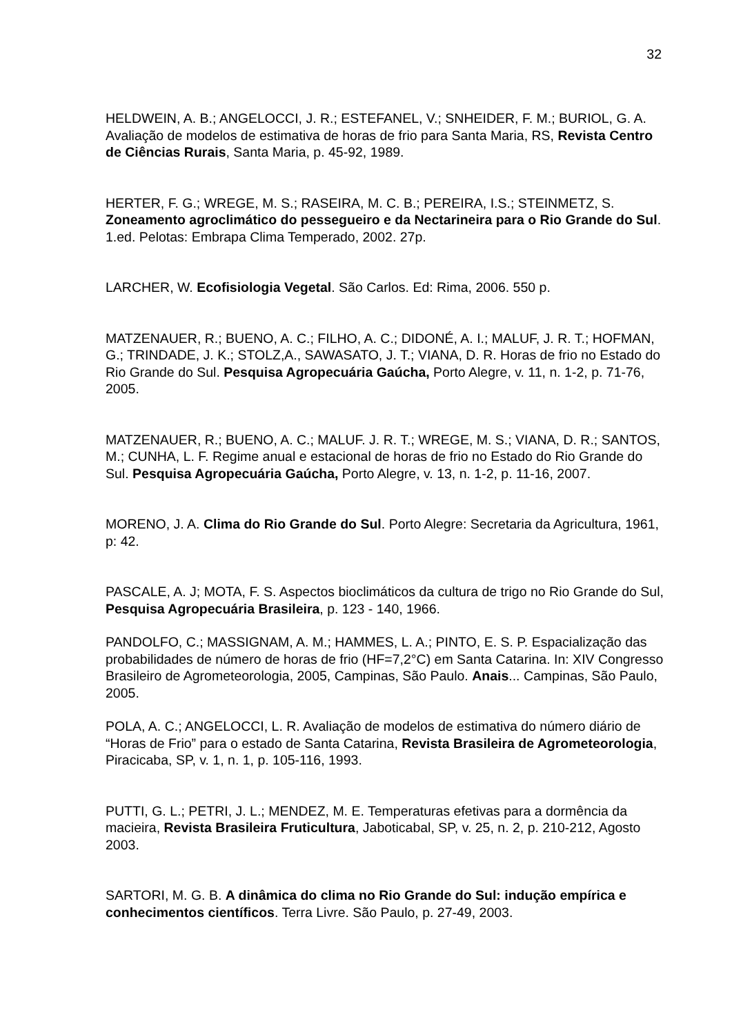32
HELDWEIN, A. B.; ANGELOCCI, J. R.; ESTEFANEL, V.; SNHEIDER, F. M.; BURIOL, G. A. Avaliação de modelos de estimativa de horas de frio para Santa Maria, RS, Revista Centro de Ciências Rurais, Santa Maria, p. 45-92, 1989.
HERTER, F. G.; WREGE, M. S.; RASEIRA, M. C. B.; PEREIRA, I.S.; STEINMETZ, S. Zoneamento agroclimático do pessegueiro e da Nectarineira para o Rio Grande do Sul. 1.ed. Pelotas: Embrapa Clima Temperado, 2002. 27p.
LARCHER, W. Ecofisiologia Vegetal. São Carlos. Ed: Rima, 2006. 550 p.
MATZENAUER, R.; BUENO, A. C.; FILHO, A. C.; DIDONÉ, A. I.; MALUF, J. R. T.; HOFMAN, G.; TRINDADE, J. K.; STOLZ,A., SAWASATO, J. T.; VIANA, D. R. Horas de frio no Estado do Rio Grande do Sul. Pesquisa Agropecuária Gaúcha, Porto Alegre, v. 11, n. 1-2, p. 71-76, 2005.
MATZENAUER, R.; BUENO, A. C.; MALUF. J. R. T.; WREGE, M. S.; VIANA, D. R.; SANTOS, M.; CUNHA, L. F. Regime anual e estacional de horas de frio no Estado do Rio Grande do Sul. Pesquisa Agropecuária Gaúcha, Porto Alegre, v. 13, n. 1-2, p. 11-16, 2007.
MORENO, J. A. Clima do Rio Grande do Sul. Porto Alegre: Secretaria da Agricultura, 1961, p: 42.
PASCALE, A. J; MOTA, F. S. Aspectos bioclimáticos da cultura de trigo no Rio Grande do Sul, Pesquisa Agropecuária Brasileira, p. 123 - 140, 1966.
PANDOLFO, C.; MASSIGNAM, A. M.; HAMMES, L. A.; PINTO, E. S. P. Espacialização das probabilidades de número de horas de frio (HF=7,2°C) em Santa Catarina. In: XIV Congresso Brasileiro de Agrometeorologia, 2005, Campinas, São Paulo. Anais... Campinas, São Paulo, 2005.
POLA, A. C.; ANGELOCCI, L. R. Avaliação de modelos de estimativa do número diário de “Horas de Frio” para o estado de Santa Catarina, Revista Brasileira de Agrometeorologia, Piracicaba, SP, v. 1, n. 1, p. 105-116, 1993.
PUTTI, G. L.; PETRI, J. L.; MENDEZ, M. E. Temperaturas efetivas para a dormência da macieira, Revista Brasileira Fruticultura, Jaboticabal, SP, v. 25, n. 2, p. 210-212, Agosto 2003.
SARTORI, M. G. B. A dinâmica do clima no Rio Grande do Sul: indução empírica e conhecimentos científicos. Terra Livre. São Paulo, p. 27-49, 2003.